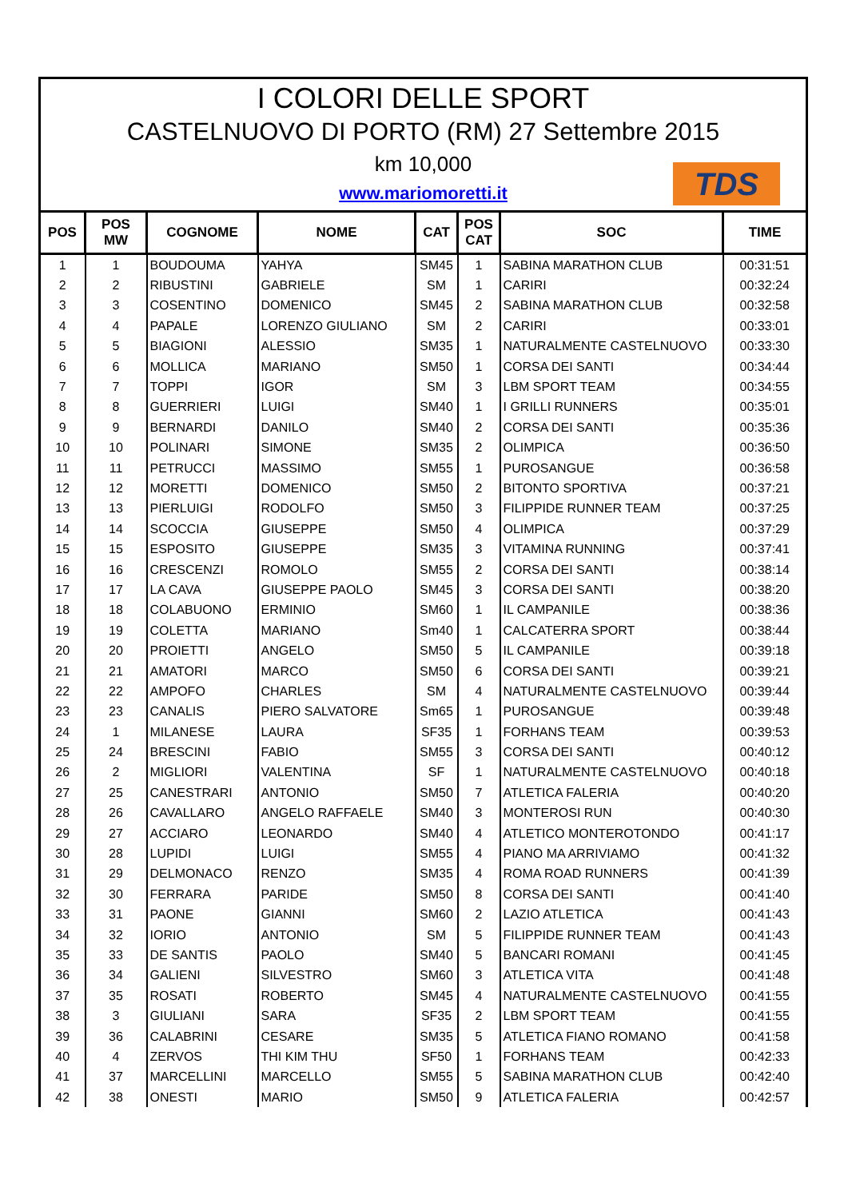I COLORI DELLE SPORT
CASTELNUOVO DI PORTO (RM) 27 Settembre 2015
km 10,000
www.mariomoretti.it
TDS
| POS | POS MW | COGNOME | NOME | CAT | POS CAT | SOC | TIME |
| --- | --- | --- | --- | --- | --- | --- | --- |
| 1 | 1 | BOUDOUMA | YAHYA | SM45 | 1 | SABINA MARATHON CLUB | 00:31:51 |
| 2 | 2 | RIBUSTINI | GABRIELE | SM | 1 | CARIRI | 00:32:24 |
| 3 | 3 | COSENTINO | DOMENICO | SM45 | 2 | SABINA MARATHON CLUB | 00:32:58 |
| 4 | 4 | PAPALE | LORENZO GIULIANO | SM | 2 | CARIRI | 00:33:01 |
| 5 | 5 | BIAGIONI | ALESSIO | SM35 | 1 | NATURALMENTE CASTELNUOVO | 00:33:30 |
| 6 | 6 | MOLLICA | MARIANO | SM50 | 1 | CORSA DEI SANTI | 00:34:44 |
| 7 | 7 | TOPPI | IGOR | SM | 3 | LBM SPORT TEAM | 00:34:55 |
| 8 | 8 | GUERRIERI | LUIGI | SM40 | 1 | I GRILLI RUNNERS | 00:35:01 |
| 9 | 9 | BERNARDI | DANILO | SM40 | 2 | CORSA DEI SANTI | 00:35:36 |
| 10 | 10 | POLINARI | SIMONE | SM35 | 2 | OLIMPICA | 00:36:50 |
| 11 | 11 | PETRUCCI | MASSIMO | SM55 | 1 | PUROSANGUE | 00:36:58 |
| 12 | 12 | MORETTI | DOMENICO | SM50 | 2 | BITONTO SPORTIVA | 00:37:21 |
| 13 | 13 | PIERLUIGI | RODOLFO | SM50 | 3 | FILIPPIDE RUNNER TEAM | 00:37:25 |
| 14 | 14 | SCOCCIA | GIUSEPPE | SM50 | 4 | OLIMPICA | 00:37:29 |
| 15 | 15 | ESPOSITO | GIUSEPPE | SM35 | 3 | VITAMINA RUNNING | 00:37:41 |
| 16 | 16 | CRESCENZI | ROMOLO | SM55 | 2 | CORSA DEI SANTI | 00:38:14 |
| 17 | 17 | LA CAVA | GIUSEPPE PAOLO | SM45 | 3 | CORSA DEI SANTI | 00:38:20 |
| 18 | 18 | COLABUONO | ERMINIO | SM60 | 1 | IL CAMPANILE | 00:38:36 |
| 19 | 19 | COLETTA | MARIANO | Sm40 | 1 | CALCATERRA SPORT | 00:38:44 |
| 20 | 20 | PROIETTI | ANGELO | SM50 | 5 | IL CAMPANILE | 00:39:18 |
| 21 | 21 | AMATORI | MARCO | SM50 | 6 | CORSA DEI SANTI | 00:39:21 |
| 22 | 22 | AMPOFO | CHARLES | SM | 4 | NATURALMENTE CASTELNUOVO | 00:39:44 |
| 23 | 23 | CANALIS | PIERO SALVATORE | Sm65 | 1 | PUROSANGUE | 00:39:48 |
| 24 | 1 | MILANESE | LAURA | SF35 | 1 | FORHANS TEAM | 00:39:53 |
| 25 | 24 | BRESCINI | FABIO | SM55 | 3 | CORSA DEI SANTI | 00:40:12 |
| 26 | 2 | MIGLIORI | VALENTINA | SF | 1 | NATURALMENTE CASTELNUOVO | 00:40:18 |
| 27 | 25 | CANESTRARI | ANTONIO | SM50 | 7 | ATLETICA FALERIA | 00:40:20 |
| 28 | 26 | CAVALLARO | ANGELO RAFFAELE | SM40 | 3 | MONTEROSI RUN | 00:40:30 |
| 29 | 27 | ACCIARO | LEONARDO | SM40 | 4 | ATLETICO MONTEROTONDO | 00:41:17 |
| 30 | 28 | LUPIDI | LUIGI | SM55 | 4 | PIANO MA ARRIVIAMO | 00:41:32 |
| 31 | 29 | DELMONACO | RENZO | SM35 | 4 | ROMA ROAD RUNNERS | 00:41:39 |
| 32 | 30 | FERRARA | PARIDE | SM50 | 8 | CORSA DEI SANTI | 00:41:40 |
| 33 | 31 | PAONE | GIANNI | SM60 | 2 | LAZIO ATLETICA | 00:41:43 |
| 34 | 32 | IORIO | ANTONIO | SM | 5 | FILIPPIDE RUNNER TEAM | 00:41:43 |
| 35 | 33 | DE SANTIS | PAOLO | SM40 | 5 | BANCARI ROMANI | 00:41:45 |
| 36 | 34 | GALIENI | SILVESTRO | SM60 | 3 | ATLETICA VITA | 00:41:48 |
| 37 | 35 | ROSATI | ROBERTO | SM45 | 4 | NATURALMENTE CASTELNUOVO | 00:41:55 |
| 38 | 3 | GIULIANI | SARA | SF35 | 2 | LBM SPORT TEAM | 00:41:55 |
| 39 | 36 | CALABRINI | CESARE | SM35 | 5 | ATLETICA FIANO ROMANO | 00:41:58 |
| 40 | 4 | ZERVOS | THI KIM THU | SF50 | 1 | FORHANS TEAM | 00:42:33 |
| 41 | 37 | MARCELLINI | MARCELLO | SM55 | 5 | SABINA MARATHON CLUB | 00:42:40 |
| 42 | 38 | ONESTI | MARIO | SM50 | 9 | ATLETICA FALERIA | 00:42:57 |